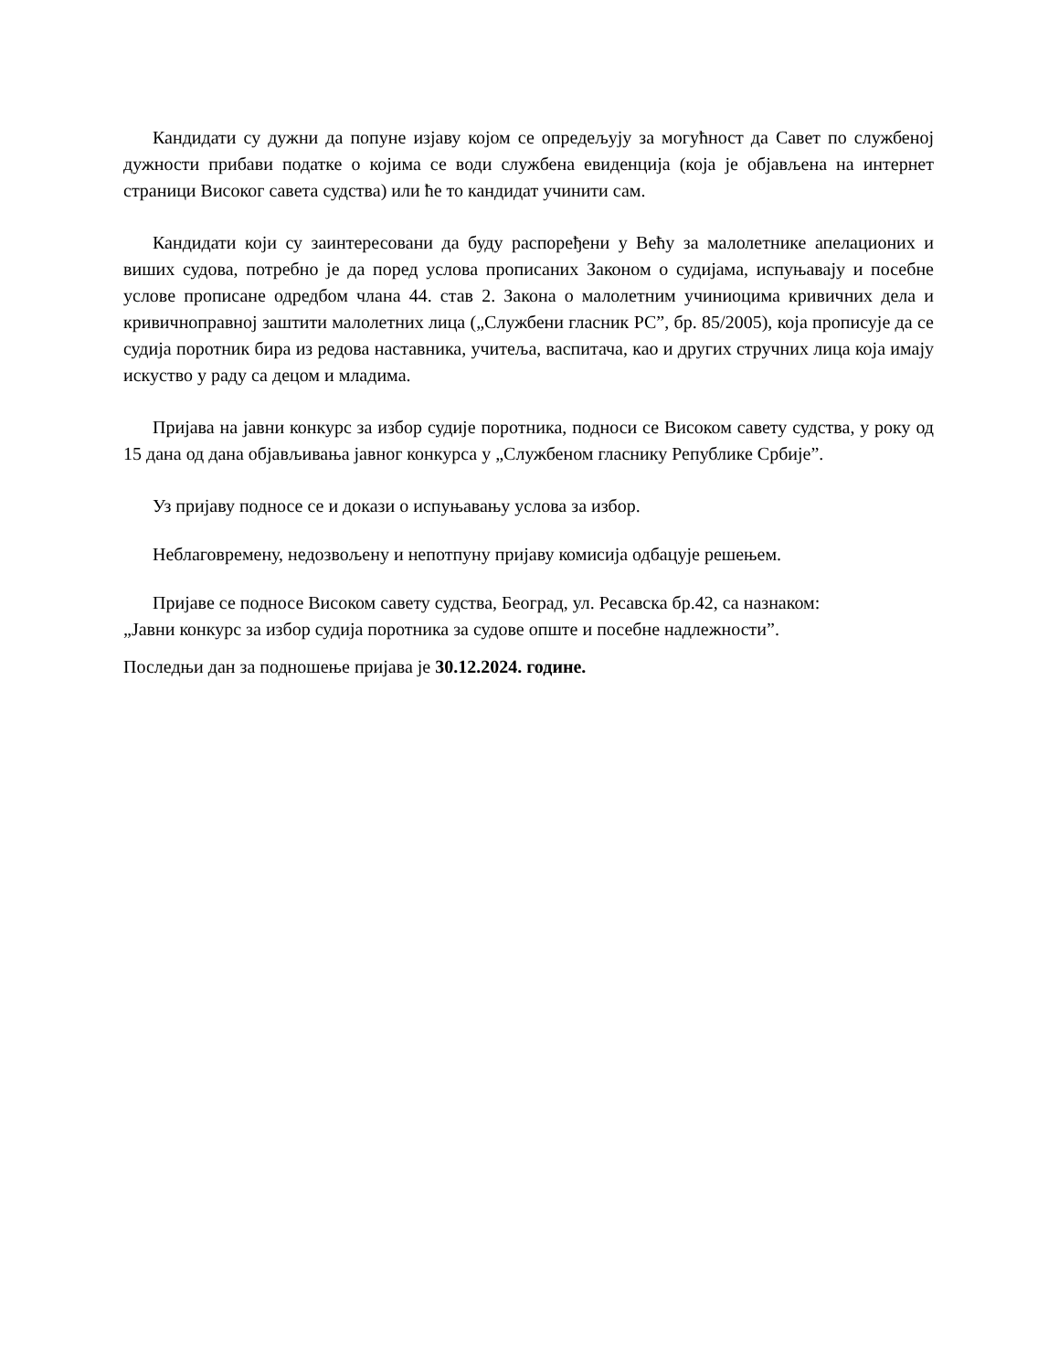Кандидати су дужни да попуне изјаву којом се опредељују за могућност да Савет по службеној дужности прибави податке о којима се води службена евиденција (која је објављена на интернет страници Високог савета судства) или ће то кандидат учинити сам.
Кандидати који су заинтересовани да буду распоређени у Већу за малолетнике апелационих и виших судова, потребно је да поред услова прописаних Законом о судијама, испуњавају и посебне услове прописане одредбом члана 44. став 2. Закона о малолетним учиниоцима кривичних дела и кривичноправној заштити малолетних лица („Службени гласник РС”, бр. 85/2005), која прописује да се судија поротник бира из редова наставника, учитеља, васпитача, као и других стручних лица која имају искуство у раду са децом и младима.
Пријава на јавни конкурс за избор судије поротника, подноси се Високом савету судства, у року од 15 дана од дана објављивања јавног конкурса у „Службеном гласнику Републике Србије”.
Уз пријаву подносе се и докази о испуњавању услова за избор.
Неблаговремену, недозвољену и непотпуну пријаву комисија одбацује решењем.
Пријаве се подносе Високом савету судства, Београд, ул. Ресавска бр.42, са назнаком:
„Јавни конкурс за избор судија поротника за судове опште и посебне надлежности”.
Последњи дан за подношење пријава је 30.12.2024. године.